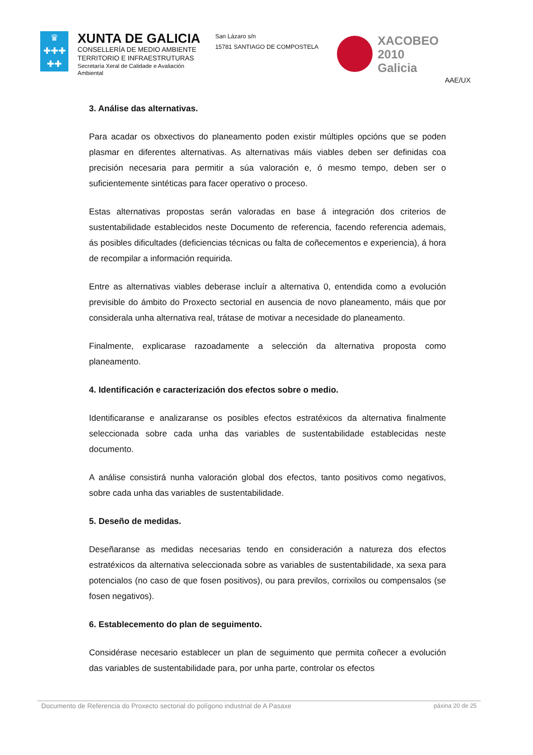♛
✚✚✚
✚✚
XUNTA DE GALICIA
CONSELLERÍA DE MEDIO AMBIENTE
TERRITORIO E INFRAESTRUTURAS
Secretaría Xeral de Calidade e Avaliación Ambiental
San Lázaro s/n
15781 SANTIAGO DE COMPOSTELA
XACOBEO 2010
Galicia
AAE/UX
3. Análise das alternativas.
Para acadar os obxectivos do planeamento poden existir múltiples opcións que se poden plasmar en diferentes alternativas. As alternativas máis viables deben ser definidas coa precisión necesaria para permitir a súa valoración e, ó mesmo tempo, deben ser o suficientemente sintéticas para facer operativo o proceso.
Estas alternativas propostas serán valoradas en base á integración dos criterios de sustentabilidade establecidos neste Documento de referencia, facendo referencia ademais, ás posibles dificultades (deficiencias técnicas ou falta de coñecementos e experiencia), á hora de recompilar a información requirida.
Entre as alternativas viables deberase incluír a alternativa 0, entendida como a evolución previsible do ámbito do Proxecto sectorial en ausencia de novo planeamento, máis que por considerala unha alternativa real, trátase de motivar a necesidade do planeamento.
Finalmente, explicarase razoadamente a selección da alternativa proposta como planeamento.
4. Identificación e caracterización dos efectos sobre o medio.
Identificaranse e analizaranse os posibles efectos estratéxicos da alternativa finalmente seleccionada sobre cada unha das variables de sustentabilidade establecidas neste documento.
A análise consistirá nunha valoración global dos efectos, tanto positivos como negativos, sobre cada unha das variables de sustentabilidade.
5. Deseño de medidas.
Deseñaranse as medidas necesarias tendo en consideración a natureza dos efectos estratéxicos da alternativa seleccionada sobre as variables de sustentabilidade, xa sexa para potencialos (no caso de que fosen positivos), ou para previlos, corrixilos ou compensalos (se fosen negativos).
6. Establecemento do plan de seguimento.
Considérase necesario establecer un plan de seguimento que permita coñecer a evolución das variables de sustentabilidade para, por unha parte, controlar os efectos
Documento de Referencia do Proxecto sectorial do polígono industrial de A Pasaxe páxina 20 de 25